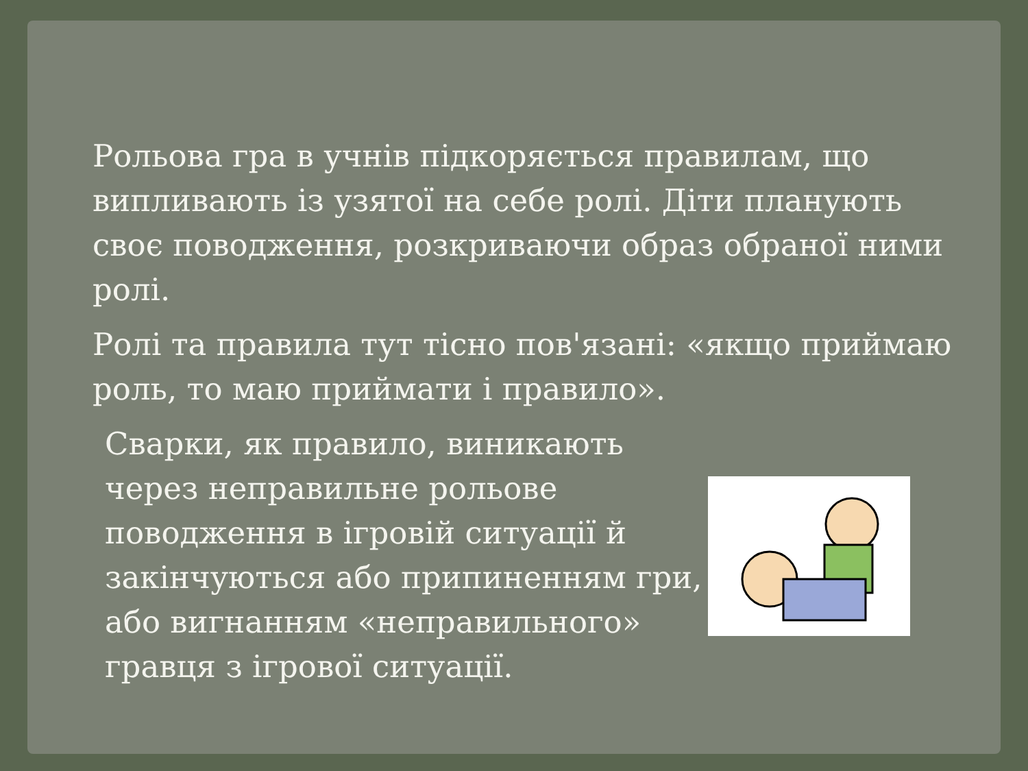Рольова гра в учнів підкоряється правилам, що випливають із узятої на себе ролі. Діти планують своє поводження, розкриваючи образ обраної ними ролі.
Ролі та правила тут тісно пов'язані: «якщо приймаю роль, то маю приймати і правило».
Сварки, як правило, виникають через неправильне рольове поводження в ігровій ситуації й закінчуються або припиненням гри, або вигнанням «неправильного» гравця з ігрової ситуації.